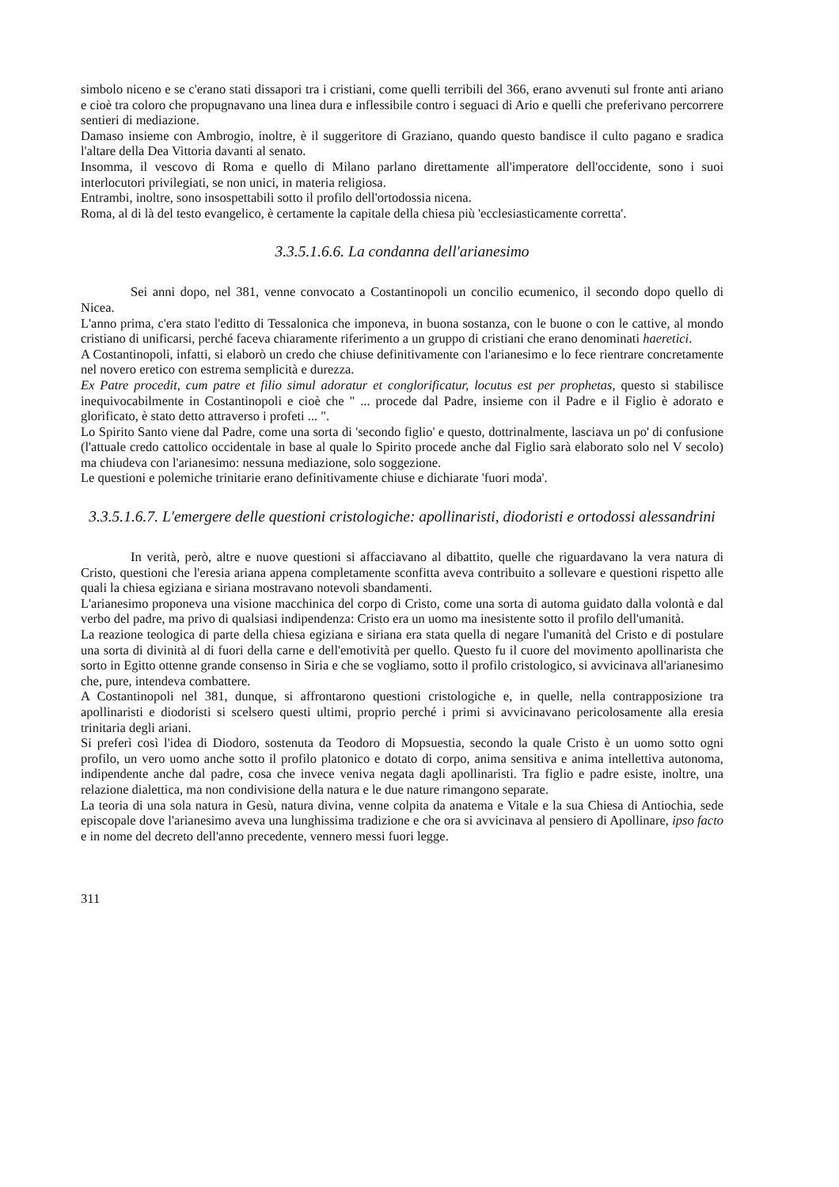simbolo niceno e se c'erano stati dissapori tra i cristiani, come quelli terribili del 366, erano avvenuti sul fronte anti ariano e cioè tra coloro che propugnavano una linea dura e inflessibile contro i seguaci di Ario e quelli che preferivano percorrere sentieri di mediazione.
Damaso insieme con Ambrogio, inoltre, è il suggeritore di Graziano, quando questo bandisce il culto pagano e sradica l'altare della Dea Vittoria davanti al senato.
Insomma, il vescovo di Roma e quello di Milano parlano direttamente all'imperatore dell'occidente, sono i suoi interlocutori privilegiati, se non unici, in materia religiosa.
Entrambi, inoltre, sono insospettabili sotto il profilo dell'ortodossia nicena.
Roma, al di là del testo evangelico, è certamente la capitale della chiesa più 'ecclesiasticamente corretta'.
3.3.5.1.6.6. La condanna dell'arianesimo
Sei anni dopo, nel 381, venne convocato a Costantinopoli un concilio ecumenico, il secondo dopo quello di Nicea.
L'anno prima, c'era stato l'editto di Tessalonica che imponeva, in buona sostanza, con le buone o con le cattive, al mondo cristiano di unificarsi, perché faceva chiaramente riferimento a un gruppo di cristiani che erano denominati haeretici.
A Costantinopoli, infatti, si elaborò un credo che chiuse definitivamente con l'arianesimo e lo fece rientrare concretamente nel novero eretico con estrema semplicità e durezza.
Ex Patre procedit, cum patre et filio simul adoratur et conglorificatur, locutus est per prophetas, questo si stabilisce inequivocabilmente in Costantinopoli e cioè che " ... procede dal Padre, insieme con il Padre e il Figlio è adorato e glorificato, è stato detto attraverso i profeti ... ".
Lo Spirito Santo viene dal Padre, come una sorta di 'secondo figlio' e questo, dottrinalmente, lasciava un po' di confusione (l'attuale credo cattolico occidentale in base al quale lo Spirito procede anche dal Figlio sarà elaborato solo nel V secolo) ma chiudeva con l'arianesimo: nessuna mediazione, solo soggezione.
Le questioni e polemiche trinitarie erano definitivamente chiuse e dichiarate 'fuori moda'.
3.3.5.1.6.7. L'emergere delle questioni cristologiche: apollinaristi, diodoristi e ortodossi alessandrini
In verità, però, altre e nuove questioni si affacciavano al dibattito, quelle che riguardavano la vera natura di Cristo, questioni che l'eresia ariana appena completamente sconfitta aveva contribuito a sollevare e questioni rispetto alle quali la chiesa egiziana e siriana mostravano notevoli sbandamenti.
L'arianesimo proponeva una visione macchinica del corpo di Cristo, come una sorta di automa guidato dalla volontà e dal verbo del padre, ma privo di qualsiasi indipendenza: Cristo era un uomo ma inesistente sotto il profilo dell'umanità.
La reazione teologica di parte della chiesa egiziana e siriana era stata quella di negare l'umanità del Cristo e di postulare una sorta di divinità al di fuori della carne e dell'emotività per quello. Questo fu il cuore del movimento apollinarista che sorto in Egitto ottenne grande consenso in Siria e che se vogliamo, sotto il profilo cristologico, si avvicinava all'arianesimo che, pure, intendeva combattere.
A Costantinopoli nel 381, dunque, si affrontarono questioni cristologiche e, in quelle, nella contrapposizione tra apollinaristi e diodoristi si scelsero questi ultimi, proprio perché i primi si avvicinavano pericolosamente alla eresia trinitaria degli ariani.
Si preferì così l'idea di Diodoro, sostenuta da Teodoro di Mopsuestia, secondo la quale Cristo è un uomo sotto ogni profilo, un vero uomo anche sotto il profilo platonico e dotato di corpo, anima sensitiva e anima intellettiva autonoma, indipendente anche dal padre, cosa che invece veniva negata dagli apollinaristi. Tra figlio e padre esiste, inoltre, una relazione dialettica, ma non condivisione della natura e le due nature rimangono separate.
La teoria di una sola natura in Gesù, natura divina, venne colpita da anatema e Vitale e la sua Chiesa di Antiochia, sede episcopale dove l'arianesimo aveva una lunghissima tradizione e che ora si avvicinava al pensiero di Apollinare, ipso facto e in nome del decreto dell'anno precedente, vennero messi fuori legge.
311